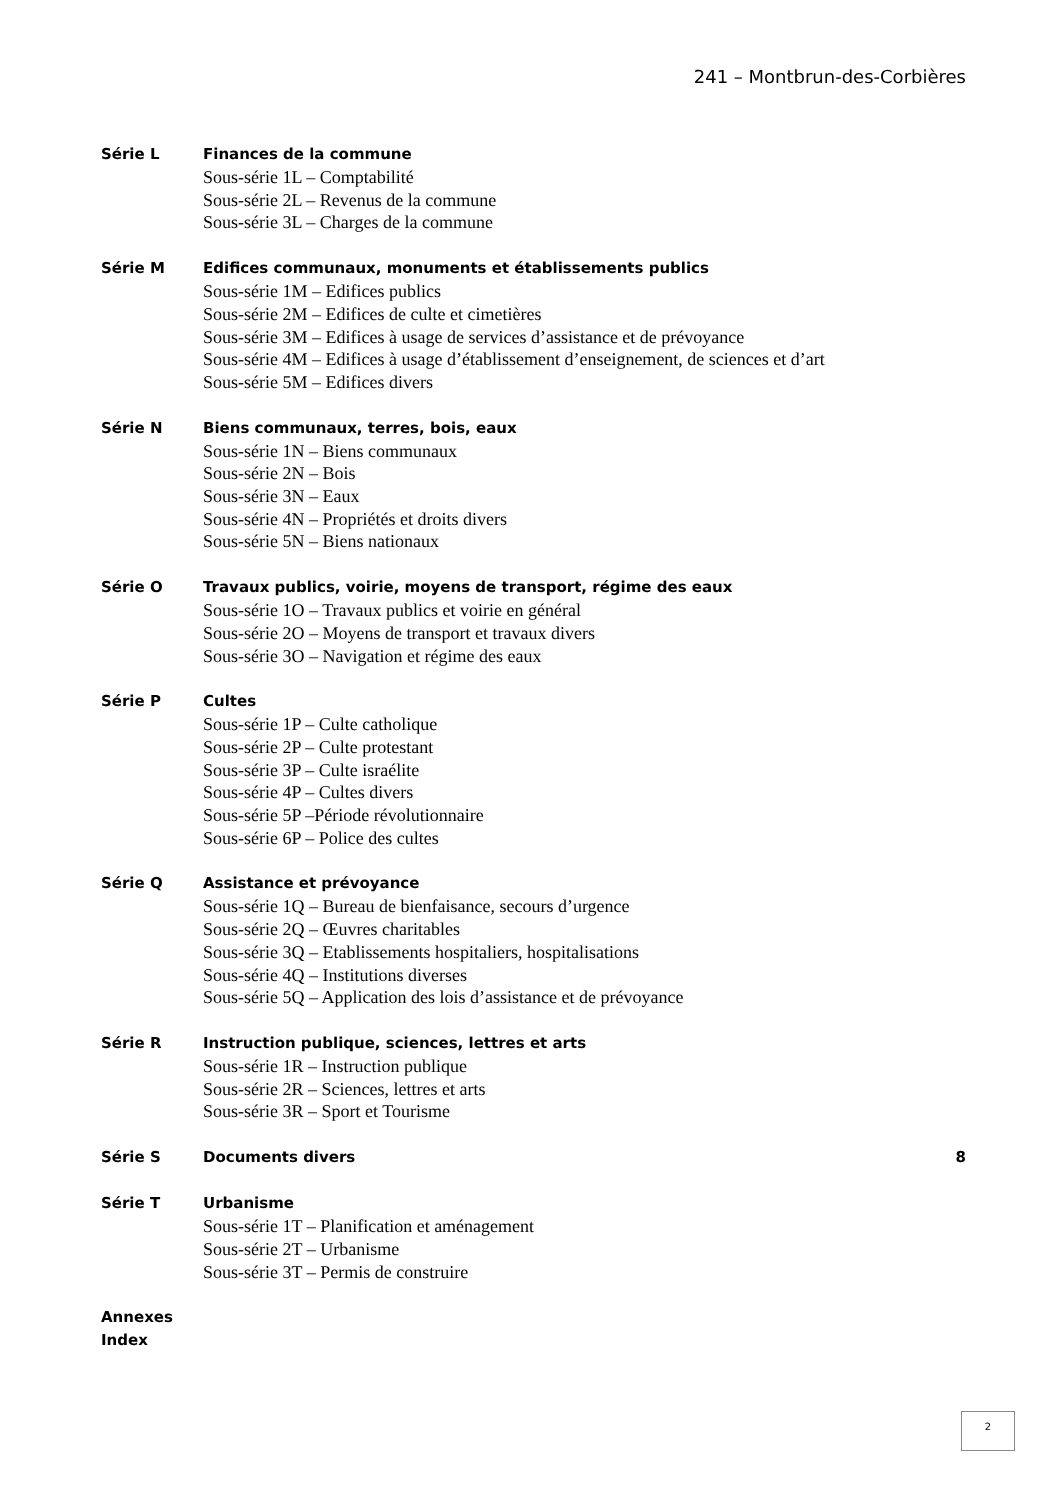241 – Montbrun-des-Corbières
Série L Finances de la commune
Sous-série 1L – Comptabilité
Sous-série 2L – Revenus de la commune
Sous-série 3L – Charges de la commune
Série M Edifices communaux, monuments et établissements publics
Sous-série 1M – Edifices publics
Sous-série 2M – Edifices de culte et cimetières
Sous-série 3M – Edifices à usage de services d’assistance et de prévoyance
Sous-série 4M – Edifices à usage d’établissement d’enseignement, de sciences et d’art
Sous-série 5M – Edifices divers
Série N Biens communaux, terres, bois, eaux
Sous-série 1N – Biens communaux
Sous-série 2N – Bois
Sous-série 3N – Eaux
Sous-série 4N – Propriétés et droits divers
Sous-série 5N – Biens nationaux
Série O Travaux publics, voirie, moyens de transport, régime des eaux
Sous-série 1O – Travaux publics et voirie en général
Sous-série 2O – Moyens de transport et travaux divers
Sous-série 3O – Navigation et régime des eaux
Série P Cultes
Sous-série 1P – Culte catholique
Sous-série 2P – Culte protestant
Sous-série 3P – Culte israélite
Sous-série 4P – Cultes divers
Sous-série 5P –Période révolutionnaire
Sous-série 6P – Police des cultes
Série Q Assistance et prévoyance
Sous-série 1Q – Bureau de bienfaisance, secours d’urgence
Sous-série 2Q – Œuvres charitables
Sous-série 3Q – Etablissements hospitaliers, hospitalisations
Sous-série 4Q – Institutions diverses
Sous-série 5Q – Application des lois d’assistance et de prévoyance
Série R Instruction publique, sciences, lettres et arts
Sous-série 1R – Instruction publique
Sous-série 2R – Sciences, lettres et arts
Sous-série 3R – Sport et Tourisme
Série S Documents divers 8
Série T Urbanisme
Sous-série 1T – Planification et aménagement
Sous-série 2T – Urbanisme
Sous-série 3T – Permis de construire
Annexes
Index
2